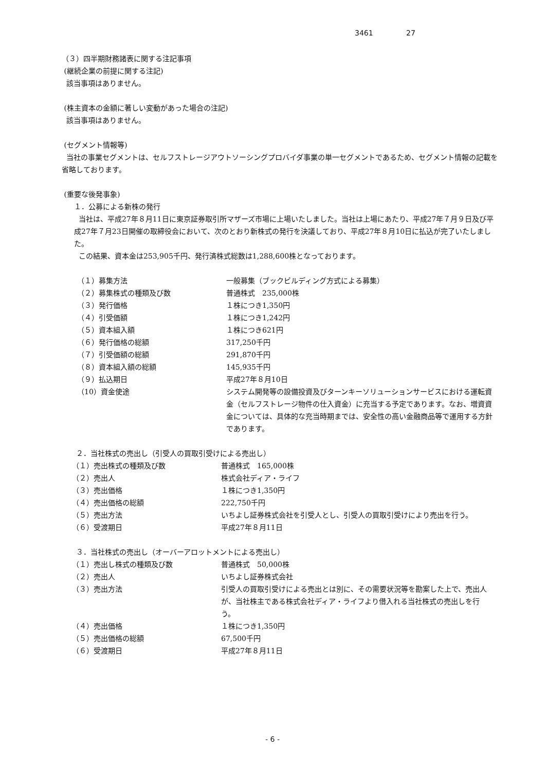3461 27
（３）四半期財務諸表に関する注記事項
(継続企業の前提に関する注記)
該当事項はありません。
(株主資本の金額に著しい変動があった場合の注記)
該当事項はありません。
(セグメント情報等)
当社の事業セグメントは、セルフストレージアウトソーシングプロバイダ事業の単一セグメントであるため、セグメント情報の記載を省略しております。
(重要な後発事象)
１．公募による新株の発行
当社は、平成27年８月11日に東京証券取引所マザーズ市場に上場いたしました。当社は上場にあたり、平成27年７月９日及び平成27年７月23日開催の取締役会において、次のとおり新株式の発行を決議しており、平成27年８月10日に払込が完了いたしました。
この結果、資本金は253,905千円、発行済株式総数は1,288,600株となっております。
| （１）募集方法 | 一般募集（ブックビルディング方式による募集） |
| （２）募集株式の種類及び数 | 普通株式 235,000株 |
| （３）発行価格 | １株につき1,350円 |
| （４）引受価額 | １株につき1,242円 |
| （５）資本組入額 | １株につき621円 |
| （６）発行価格の総額 | 317,250千円 |
| （７）引受価額の総額 | 291,870千円 |
| （８）資本組入額の総額 | 145,935千円 |
| （９）払込期日 | 平成27年８月10日 |
| （10）資金使途 | システム開発等の設備投資及びターンキーソリューションサービスにおける運転資金（セルフストレージ物件の仕入資金）に充当する予定であります。なお、増資資金については、具体的な充当時期までは、安全性の高い金融商品等で運用する方針であります。 |
２．当社株式の売出し（引受人の買取引受けによる売出し）
| （１）売出株式の種類及び数 | 普通株式 165,000株 |
| （２）売出人 | 株式会社ディア・ライフ |
| （３）売出価格 | １株につき1,350円 |
| （４）売出価格の総額 | 222,750千円 |
| （５）売出方法 | いちよし証券株式会社を引受人とし、引受人の買取引受けにより売出を行う。 |
| （６）受渡期日 | 平成27年８月11日 |
３．当社株式の売出し（オーバーアロットメントによる売出し）
| （１）売出し株式の種類及び数 | 普通株式 50,000株 |
| （２）売出人 | いちよし証券株式会社 |
| （３）売出方法 | 引受人の買取引受けによる売出とは別に、その需要状況等を勘案した上で、売出人が、当社株主である株式会社ディア・ライフより借入れる当社株式の売出しを行う。 |
| （４）売出価格 | １株につき1,350円 |
| （５）売出価格の総額 | 67,500千円 |
| （６）受渡期日 | 平成27年８月11日 |
- 6 -